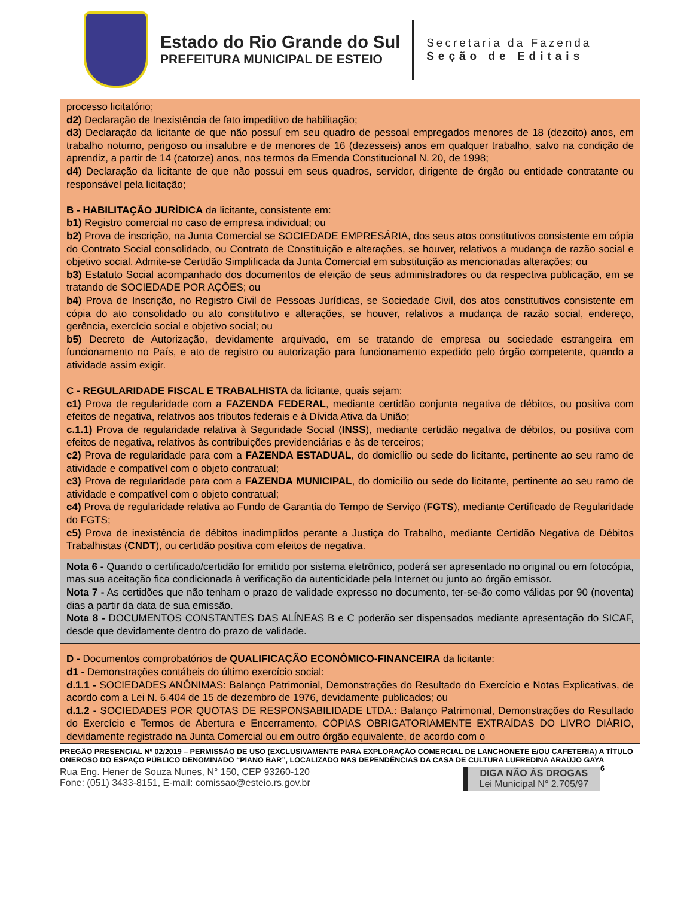Estado do Rio Grande do Sul
PREFEITURA MUNICIPAL DE ESTEIO
Secretaria da Fazenda
Seção de Editais
processo licitatório;
d2) Declaração de Inexistência de fato impeditivo de habilitação;
d3) Declaração da licitante de que não possuí em seu quadro de pessoal empregados menores de 18 (dezoito) anos, em trabalho noturno, perigoso ou insalubre e de menores de 16 (dezesseis) anos em qualquer trabalho, salvo na condição de aprendiz, a partir de 14 (catorze) anos, nos termos da Emenda Constitucional N. 20, de 1998;
d4) Declaração da licitante de que não possui em seus quadros, servidor, dirigente de órgão ou entidade contratante ou responsável pela licitação;
B - HABILITAÇÃO JURÍDICA da licitante, consistente em:
b1) Registro comercial no caso de empresa individual; ou
b2) Prova de inscrição, na Junta Comercial se SOCIEDADE EMPRESÁRIA, dos seus atos constitutivos consistente em cópia do Contrato Social consolidado, ou Contrato de Constituição e alterações, se houver, relativos a mudança de razão social e objetivo social. Admite-se Certidão Simplificada da Junta Comercial em substituição as mencionadas alterações; ou
b3) Estatuto Social acompanhado dos documentos de eleição de seus administradores ou da respectiva publicação, em se tratando de SOCIEDADE POR AÇÕES; ou
b4) Prova de Inscrição, no Registro Civil de Pessoas Jurídicas, se Sociedade Civil, dos atos constitutivos consistente em cópia do ato consolidado ou ato constitutivo e alterações, se houver, relativos a mudança de razão social, endereço, gerência, exercício social e objetivo social; ou
b5) Decreto de Autorização, devidamente arquivado, em se tratando de empresa ou sociedade estrangeira em funcionamento no País, e ato de registro ou autorização para funcionamento expedido pelo órgão competente, quando a atividade assim exigir.
C - REGULARIDADE FISCAL E TRABALHISTA da licitante, quais sejam:
c1) Prova de regularidade com a FAZENDA FEDERAL, mediante certidão conjunta negativa de débitos, ou positiva com efeitos de negativa, relativos aos tributos federais e à Dívida Ativa da União;
c.1.1) Prova de regularidade relativa à Seguridade Social (INSS), mediante certidão negativa de débitos, ou positiva com efeitos de negativa, relativos às contribuições previdenciárias e às de terceiros;
c2) Prova de regularidade para com a FAZENDA ESTADUAL, do domicílio ou sede do licitante, pertinente ao seu ramo de atividade e compatível com o objeto contratual;
c3) Prova de regularidade para com a FAZENDA MUNICIPAL, do domicílio ou sede do licitante, pertinente ao seu ramo de atividade e compatível com o objeto contratual;
c4) Prova de regularidade relativa ao Fundo de Garantia do Tempo de Serviço (FGTS), mediante Certificado de Regularidade do FGTS;
c5) Prova de inexistência de débitos inadimplidos perante a Justiça do Trabalho, mediante Certidão Negativa de Débitos Trabalhistas (CNDT), ou certidão positiva com efeitos de negativa.
Nota 6 - Quando o certificado/certidão for emitido por sistema eletrônico, poderá ser apresentado no original ou em fotocópia, mas sua aceitação fica condicionada à verificação da autenticidade pela Internet ou junto ao órgão emissor.
Nota 7 - As certidões que não tenham o prazo de validade expresso no documento, ter-se-ão como válidas por 90 (noventa) dias a partir da data de sua emissão.
Nota 8 - DOCUMENTOS CONSTANTES DAS ALÍNEAS B e C poderão ser dispensados mediante apresentação do SICAF, desde que devidamente dentro do prazo de validade.
D - Documentos comprobatórios de QUALIFICAÇÃO ECONÔMICO-FINANCEIRA da licitante:
d1 - Demonstrações contábeis do último exercício social:
d.1.1 - SOCIEDADES ANÔNIMAS: Balanço Patrimonial, Demonstrações do Resultado do Exercício e Notas Explicativas, de acordo com a Lei N. 6.404 de 15 de dezembro de 1976, devidamente publicados; ou
d.1.2 - SOCIEDADES POR QUOTAS DE RESPONSABILIDADE LTDA.: Balanço Patrimonial, Demonstrações do Resultado do Exercício e Termos de Abertura e Encerramento, CÓPIAS OBRIGATORIAMENTE EXTRAÍDAS DO LIVRO DIÁRIO, devidamente registrado na Junta Comercial ou em outro órgão equivalente, de acordo com o
PREGÃO PRESENCIAL Nº 02/2019 – PERMISSÃO DE USO (EXCLUSIVAMENTE PARA EXPLORAÇÃO COMERCIAL DE LANCHONETE E/OU CAFETERIA) A TÍTULO ONEROSO DO ESPAÇO PÚBLICO DENOMINADO “PIANO BAR”, LOCALIZADO NAS DEPENDÊNCIAS DA CASA DE CULTURA LUFREDINA ARAÚJO GAYA 6
Rua Eng. Hener de Souza Nunes, N° 150, CEP 93260-120
Fone: (051) 3433-8151, E-mail: comissao@esteio.rs.gov.br
DIGA NÃO ÀS DROGAS
Lei Municipal N° 2.705/97